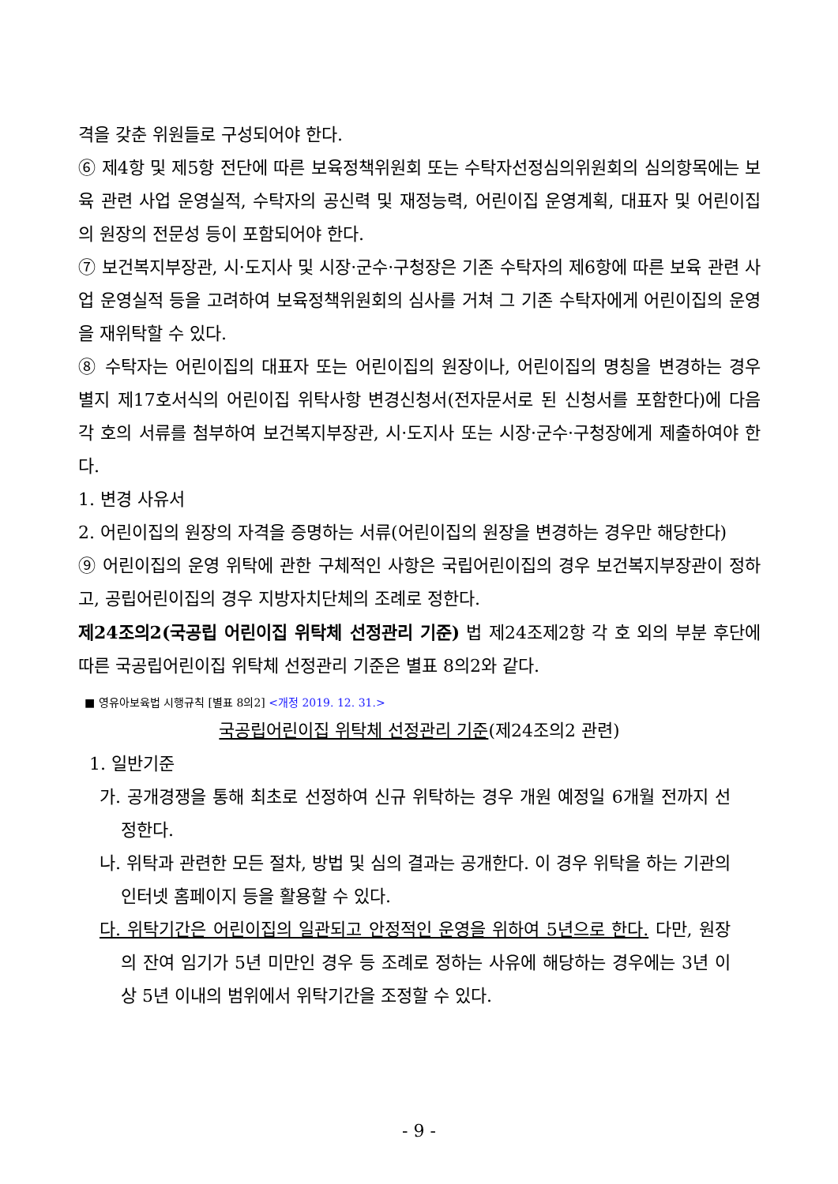격을 갖춘 위원들로 구성되어야 한다.
⑥ 제4항 및 제5항 전단에 따른 보육정책위원회 또는 수탁자선정심의위원회의 심의항목에는 보육 관련 사업 운영실적, 수탁자의 공신력 및 재정능력, 어린이집 운영계획, 대표자 및 어린이집의 원장의 전문성 등이 포함되어야 한다.
⑦ 보건복지부장관, 시·도지사 및 시장·군수·구청장은 기존 수탁자의 제6항에 따른 보육 관련 사업 운영실적 등을 고려하여 보육정책위원회의 심사를 거쳐 그 기존 수탁자에게 어린이집의 운영을 재위탁할 수 있다.
⑧ 수탁자는 어린이집의 대표자 또는 어린이집의 원장이나, 어린이집의 명칭을 변경하는 경우 별지 제17호서식의 어린이집 위탁사항 변경신청서(전자문서로 된 신청서를 포함한다)에 다음 각 호의 서류를 첨부하여 보건복지부장관, 시·도지사 또는 시장·군수·구청장에게 제출하여야 한다.
1. 변경 사유서
2. 어린이집의 원장의 자격을 증명하는 서류(어린이집의 원장을 변경하는 경우만 해당한다)
⑨ 어린이집의 운영 위탁에 관한 구체적인 사항은 국립어린이집의 경우 보건복지부장관이 정하고, 공립어린이집의 경우 지방자치단체의 조례로 정한다.
제24조의2(국공립 어린이집 위탁체 선정관리 기준) 법 제24조제2항 각 호 외의 부분 후단에 따른 국공립어린이집 위탁체 선정관리 기준은 별표 8의2와 같다.
■ 영유아보육법 시행규칙 [별표 8의2] <개정 2019. 12. 31.>
국공립어린이집 위탁체 선정관리 기준(제24조의2 관련)
1. 일반기준
가. 공개경쟁을 통해 최초로 선정하여 신규 위탁하는 경우 개원 예정일 6개월 전까지 선정한다.
나. 위탁과 관련한 모든 절차, 방법 및 심의 결과는 공개한다. 이 경우 위탁을 하는 기관의 인터넷 홈페이지 등을 활용할 수 있다.
다. 위탁기간은 어린이집의 일관되고 안정적인 운영을 위하여 5년으로 한다. 다만, 원장의 잔여 임기가 5년 미만인 경우 등 조례로 정하는 사유에 해당하는 경우에는 3년 이상 5년 이내의 범위에서 위탁기간을 조정할 수 있다.
- 9 -